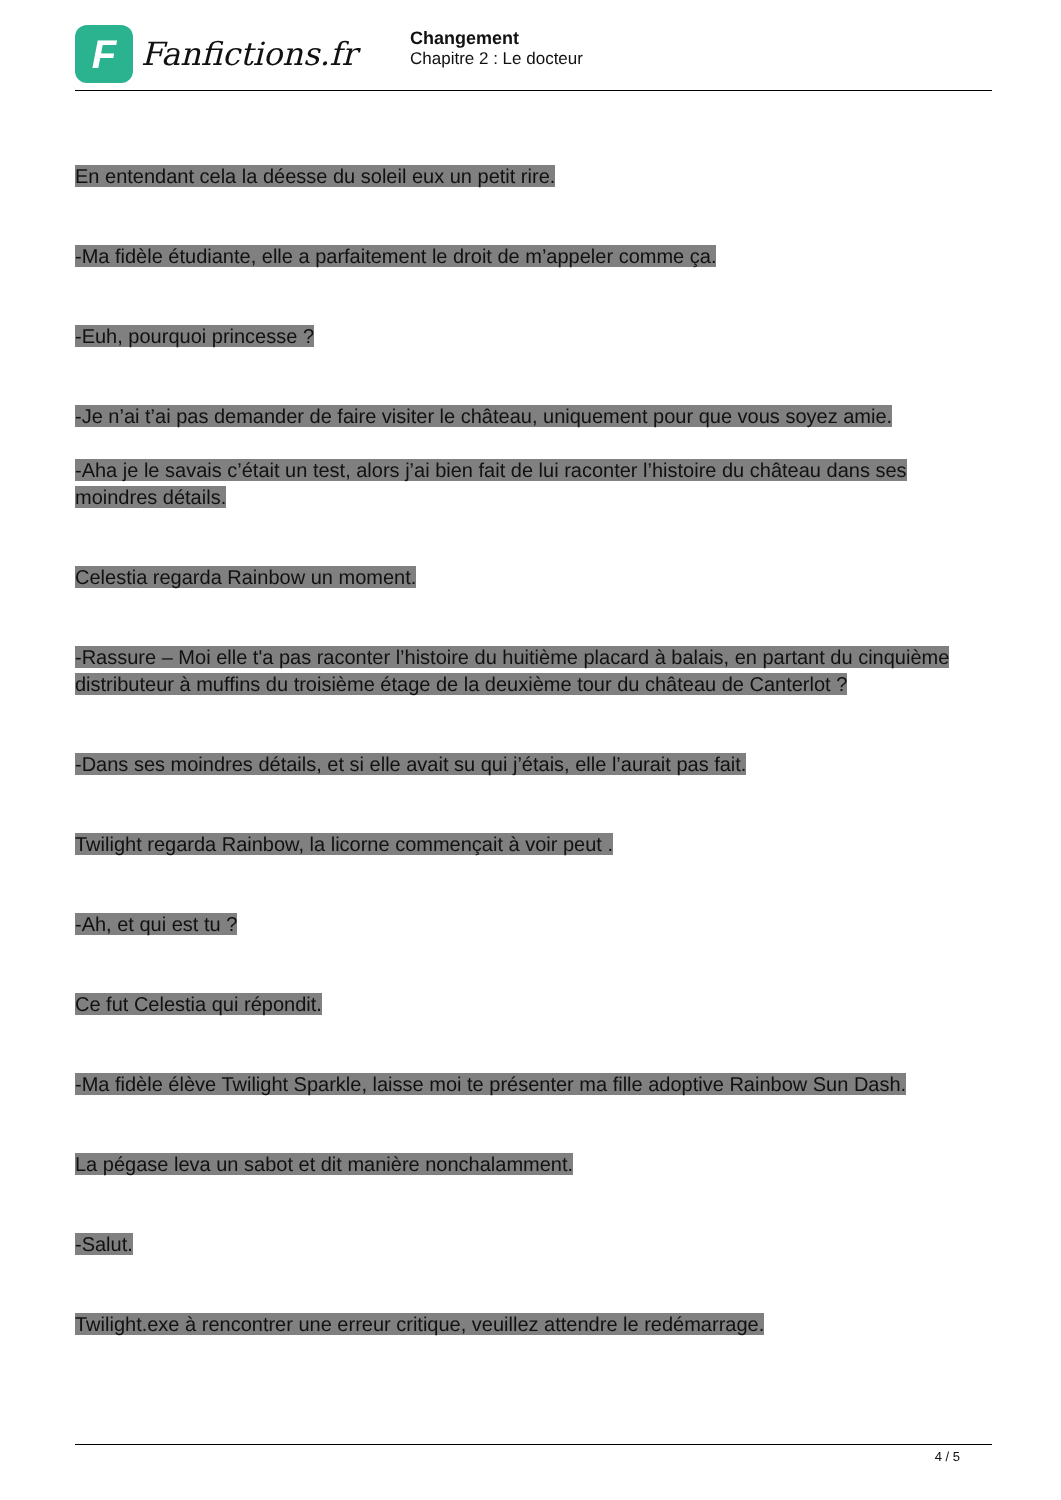F
Fanfictions.fr
Changement
Chapitre 2 : Le docteur
En entendant cela la déesse du soleil eux un petit rire.
-Ma fidèle étudiante, elle a parfaitement le droit de m’appeler comme ça.
-Euh, pourquoi princesse ?
-Je n’ai t’ai pas demander de faire visiter le château, uniquement pour que vous soyez amie.
-Aha je le savais c’était un test, alors j’ai bien fait de lui raconter l’histoire du château dans ses moindres détails.
Celestia regarda Rainbow un moment.
-Rassure – Moi elle t'a pas raconter l’histoire du huitième placard à balais, en partant du cinquième distributeur à muffins du troisième étage de la deuxième tour du château de Canterlot ?
-Dans ses moindres détails, et si elle avait su qui j’étais, elle l’aurait pas fait.
Twilight regarda Rainbow, la licorne commençait à voir peut .
-Ah, et qui est tu ?
Ce fut Celestia qui répondit.
-Ma fidèle élève Twilight Sparkle, laisse moi te présenter ma fille adoptive Rainbow Sun Dash.
La pégase leva un sabot et dit manière nonchalamment.
-Salut.
Twilight.exe à rencontrer une erreur critique, veuillez attendre le redémarrage.
4 / 5